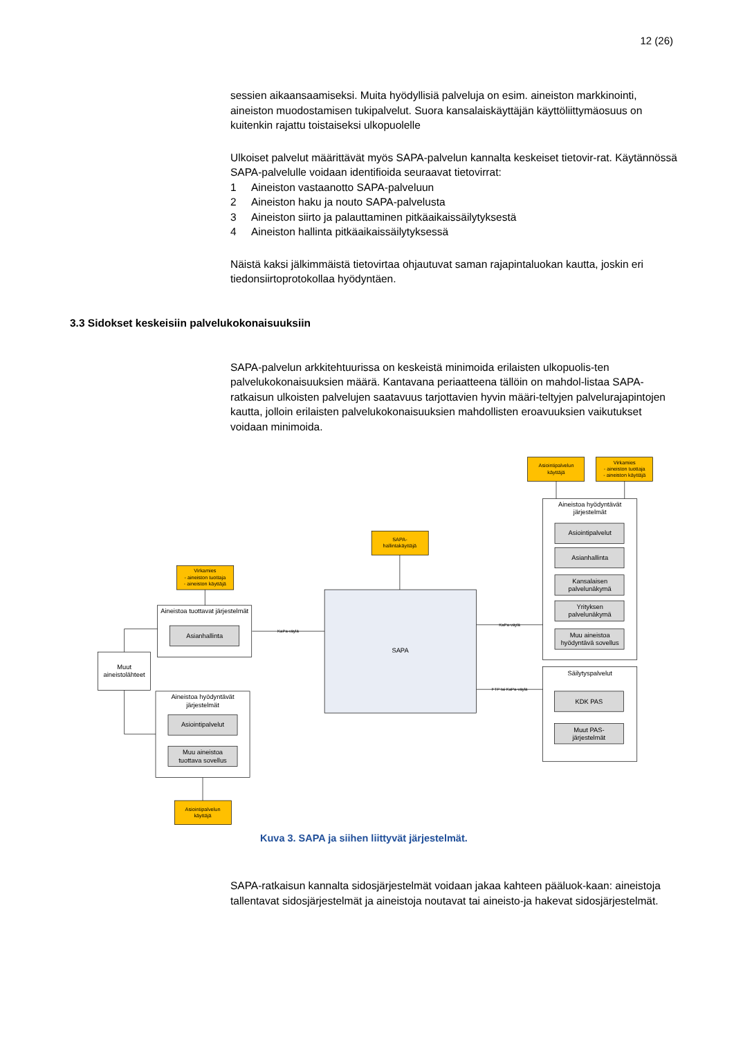12 (26)
sessien aikaansaamiseksi. Muita hyödyllisiä palveluja on esim. aineiston markkinointi, aineiston muodostamisen tukipalvelut. Suora kansalaiskäyttäjän käyttöliittymäosuus on kuitenkin rajattu toistaiseksi ulkopuolelle
Ulkoiset palvelut määrittävät myös SAPA-palvelun kannalta keskeiset tietovir-rat. Käytännössä SAPA-palvelulle voidaan identifioida seuraavat tietovirrat:
1 Aineiston vastaanotto SAPA-palveluun
2 Aineiston haku ja nouto SAPA-palvelusta
3 Aineiston siirto ja palauttaminen pitkäaikaissäilytyksestä
4 Aineiston hallinta pitkäaikaissäilytyksessä
Näistä kaksi jälkimmäistä tietovirtaa ohjautuvat saman rajapintaluokan kautta, joskin eri tiedonsiirtoprotokollaa hyödyntäen.
3.3 Sidokset keskeisiin palvelukokonaisuuksiin
SAPA-palvelun arkkitehtuurissa on keskeistä minimoida erilaisten ulkopuolis-ten palvelukokonaisuuksien määrä. Kantavana periaatteena tällöin on mahdol-listaa SAPA-ratkaisun ulkoisten palvelujen saatavuus tarjottavien hyvin määri-teltyjen palvelurajapintojen kautta, jolloin erilaisten palvelukokonaisuuksien mahdollisten eroavuuksien vaikutukset voidaan minimoida.
Asiointipalvelun
käyttäjä
Virkamies
- aineiston tuottaja
- aineiston käyttäjä
SAPA-
hallintakäyttäjä
Virkamies
- aineiston tuottaja
- aineiston käyttäjä
Asiointipalvelun
käyttäjä
Aineistoa hyödyntävät
järjestelmät
Asiointipalvelut
Asianhallinta
Kansalaisen
palvelunäkymä
Yrityksen
palvelunäkymä
Muu aineistoa
hyödyntävä sovellus
Säilytyspalvelut
KDK PAS
Muut PAS-
järjestelmät
SAPA
Aineistoa tuottavat järjestelmät
Asianhallinta
Aineistoa hyödyntävät
järjestelmät
Asiointipalvelut
Muu aineistoa
tuottava sovellus
Muut
aineistolähteet
KaPa-väylä
KaPa-väylä
FTP tai KaPa-väylä
Kuva 3. SAPA ja siihen liittyvät järjestelmät.
SAPA-ratkaisun kannalta sidosjärjestelmät voidaan jakaa kahteen pääluok-kaan: aineistoja tallentavat sidosjärjestelmät ja aineistoja noutavat tai aineisto-ja hakevat sidosjärjestelmät.